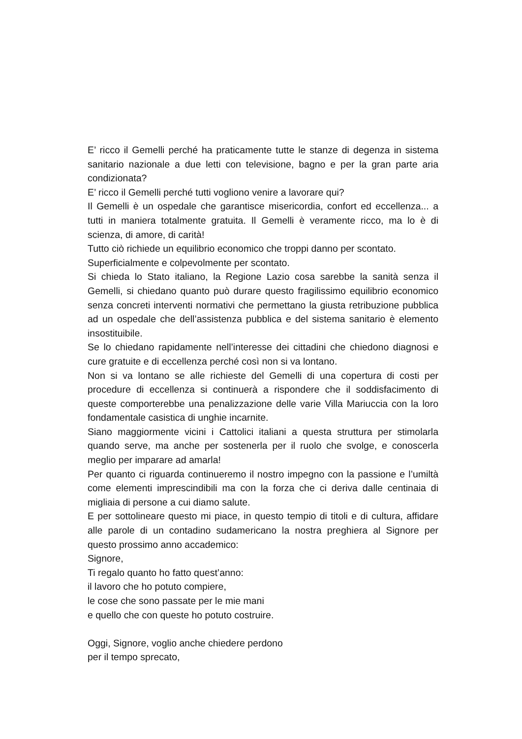E’ ricco il Gemelli perché ha praticamente tutte le stanze di degenza in sistema sanitario nazionale a due letti con televisione, bagno e per la gran parte aria condizionata?
E’ ricco il Gemelli perché tutti vogliono venire a lavorare qui?
Il Gemelli è un ospedale che garantisce misericordia, confort ed eccellenza... a tutti in maniera totalmente gratuita. Il Gemelli è veramente ricco, ma lo è di scienza, di amore, di carità!
Tutto ciò richiede un equilibrio economico che troppi danno per scontato.
Superficialmente e colpevolmente per scontato.
Si chieda lo Stato italiano, la Regione Lazio cosa sarebbe la sanità senza il Gemelli, si chiedano quanto può durare questo fragilissimo equilibrio economico senza concreti interventi normativi che permettano la giusta retribuzione pubblica ad un ospedale che dell’assistenza pubblica e del sistema sanitario è elemento insostituibile.
Se lo chiedano rapidamente nell’interesse dei cittadini che chiedono diagnosi e cure gratuite e di eccellenza perché così non si va lontano.
Non si va lontano se alle richieste del Gemelli di una copertura di costi per procedure di eccellenza si continuerà a rispondere che il soddisfacimento di queste comporterebbe una penalizzazione delle varie Villa Mariuccia con la loro fondamentale casistica di unghie incarnite.
Siano maggiormente vicini i Cattolici italiani a questa struttura per stimolarla quando serve, ma anche per sostenerla per il ruolo che svolge, e conoscerla meglio per imparare ad amarla!
Per quanto ci riguarda continueremo il nostro impegno con la passione e l’umiltà come elementi imprescindibili ma con la forza che ci deriva dalle centinaia di migliaia di persone a cui diamo salute.
E per sottolineare questo mi piace, in questo tempio di titoli e di cultura, affidare alle parole di un contadino sudamericano la nostra preghiera al Signore per questo prossimo anno accademico:
Signore,
Ti regalo quanto ho fatto quest’anno:
il lavoro che ho potuto compiere,
le cose che sono passate per le mie mani
e quello che con queste ho potuto costruire.
Oggi, Signore, voglio anche chiedere perdono
per il tempo sprecato,